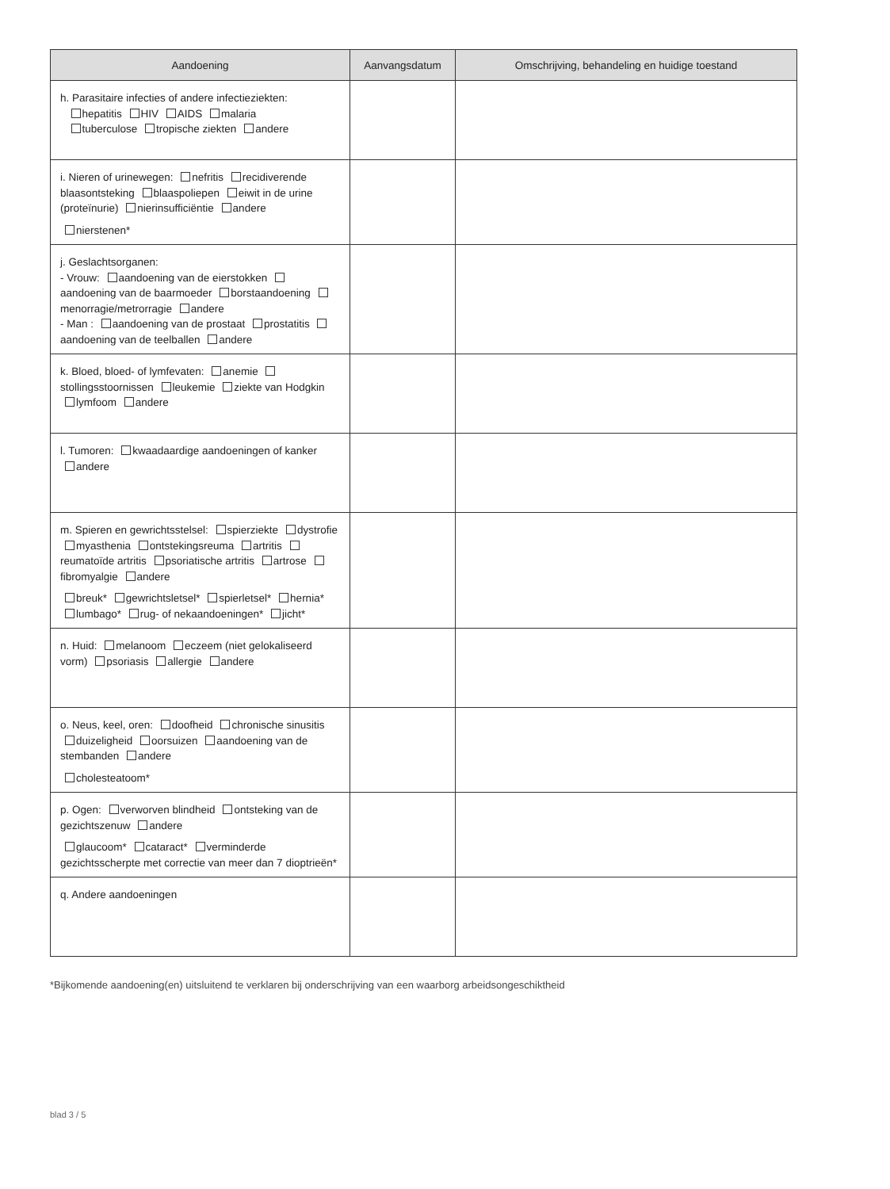| Aandoening | Aanvangsdatum | Omschrijving, behandeling en huidige toestand |
| --- | --- | --- |
| h. Parasitaire infecties of andere infectieziekten: hepatitis HIV AIDS malaria tuberculose tropische ziekten andere | | |
| i. Nieren of urinewegen: nefritis recidiverende blaasontsteking blaaspoliepen eiwit in de urine (proteïnurie) nierinsufficiëntie andere nierstenen* | | |
| j. Geslachtsorganen: - Vrouw: aandoening van de eierstokken aandoening van de baarmoeder borstaandoening menorragie/metrorragie andere - Man : aandoening van de prostaat prostatitis aandoening van de teelballen andere | | |
| k. Bloed, bloed- of lymfevaten: anemie stollingsstoornissen leukemie ziekte van Hodgkin lymfoom andere | | |
| l. Tumoren: kwaadaardige aandoeningen of kanker andere | | |
| m. Spieren en gewrichtsstelsel: spierziekte dystrofie myasthenia ontstekingsreuma artritis reumatoïde artritis psoriatische artritis artrose fibromyalgie andere breuk* gewrichtsletsel* spierletsel* hernia* lumbago* rug- of nekaandoeningen* jicht* | | |
| n. Huid: melanoom eczeem (niet gelokaliseerd vorm) psoriasis allergie andere | | |
| o. Neus, keel, oren: doofheid chronische sinusitis duizeligheid oorsuizen aandoening van de stembanden andere cholesteatoom* | | |
| p. Ogen: verworven blindheid ontsteking van de gezichtszenuw andere glaucoom* cataract* verminderde gezichtsscherpte met correctie van meer dan 7 dioptrieën* | | |
| q. Andere aandoeningen | | |
*Bijkomende aandoening(en) uitsluitend te verklaren bij onderschrijving van een waarborg arbeidsongeschiktheid
blad 3 / 5